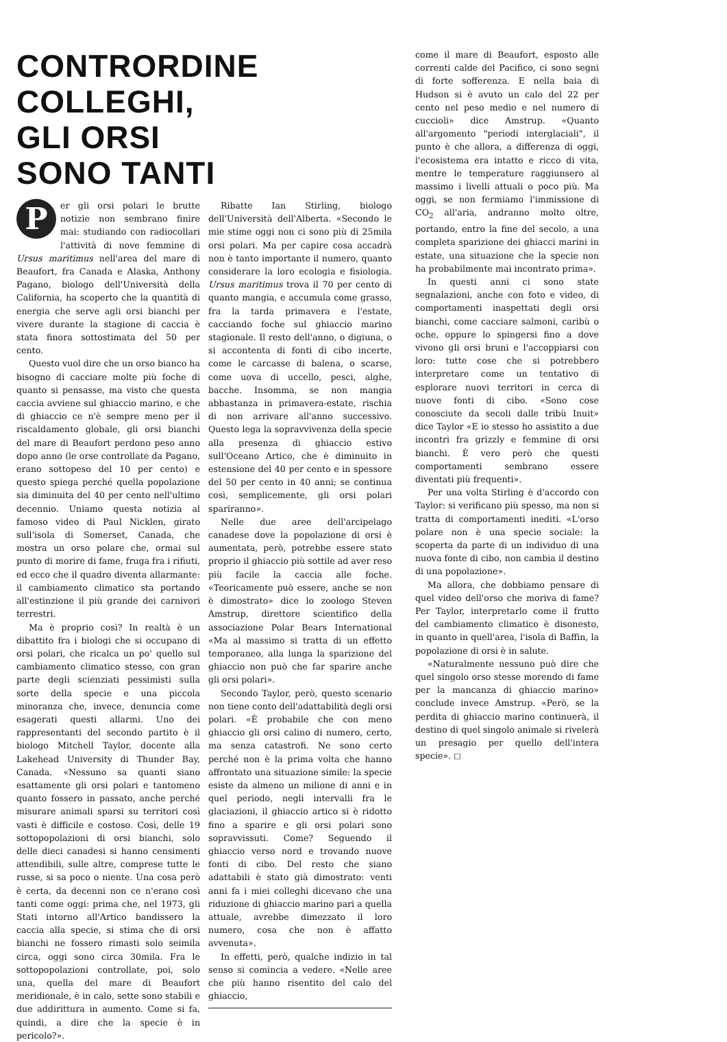CONTRORDINE
COLLEGHI,
GLI ORSI
SONO TANTI
Per gli orsi polari le brutte notizie non sembrano finire mai: studiando con radiocollari l'attività di nove femmine di Ursus maritimus nell'area del mare di Beaufort, fra Canada e Alaska, Anthony Pagano, biologo dell'Università della California, ha scoperto che la quantità di energia che serve agli orsi bianchi per vivere durante la stagione di caccia è stata finora sottostimata del 50 per cento.
Questo vuol dire che un orso bianco ha bisogno di cacciare molte più foche di quanto si pensasse, ma visto che questa caccia avviene sul ghiaccio marino, e che di ghiaccio ce n'è sempre meno per il riscaldamento globale, gli orsi bianchi del mare di Beaufort perdono peso anno dopo anno (le orse controllate da Pagano, erano sottopeso del 10 per cento) e questo spiega perché quella popolazione sia diminuita del 40 per cento nell'ultimo decennio. Uniamo questa notizia al famoso video di Paul Nicklen, girato sull'isola di Somerset, Canada, che mostra un orso polare che, ormai sul punto di morire di fame, fruga fra i rifiuti, ed ecco che il quadro diventa allarmante: il cambiamento climatico sta portando all'estinzione il più grande dei carnivori terrestri.
Ma è proprio così? In realtà è un dibattito fra i biologi che si occupano di orsi polari, che ricalca un po' quello sul cambiamento climatico stesso, con gran parte degli scienziati pessimisti sulla sorte della specie e una piccola minoranza che, invece, denuncia come esagerati questi allarmi. Uno dei rappresentanti del secondo partito è il biologo Mitchell Taylor, docente alla Lakehead University di Thunder Bay, Canada. «Nessuno sa quanti siano esattamente gli orsi polari e tantomeno quanto fossero in passato, anche perché misurare animali sparsi su territori così vasti è difficile e costoso. Così, delle 19 sottopopolazioni di orsi bianchi, solo delle dieci canadesi si hanno censimenti attendibili, sulle altre, comprese tutte le russe, si sa poco o niente. Una cosa però è certa, da decenni non ce n'erano così tanti come oggi: prima che, nel 1973, gli Stati intorno all'Artico bandissero la caccia alla specie, si stima che di orsi bianchi ne fossero rimasti solo seimila circa, oggi sono circa 30mila. Fra le sottopopolazioni controllate, poi, solo una, quella del mare di Beaufort meridionale, è in calo, sette sono stabili e due addirittura in aumento. Come si fa, quindi, a dire che la specie è in pericolo?».
Ribatte Ian Stirling, biologo dell'Università dell'Alberta. «Secondo le mie stime oggi non ci sono più di 25mila orsi polari. Ma per capire cosa accadrà non è tanto importante il numero, quanto considerare la loro ecologia e fisiologia. Ursus maritimus trova il 70 per cento di quanto mangia, e accumula come grasso, fra la tarda primavera e l'estate, cacciando foche sul ghiaccio marino stagionale. Il resto dell'anno, o digiuna, o si accontenta di fonti di cibo incerte, come le carcasse di balena, o scarse, come uova di uccello, pesci, alghe, bacche. Insomma, se non mangia abbastanza in primavera-estate, rischia di non arrivare all'anno successivo. Questo lega la sopravvivenza della specie alla presenza di ghiaccio estivo sull'Oceano Artico, che è diminuito in estensione del 40 per cento e in spessore del 50 per cento in 40 anni; se continua così, semplicemente, gli orsi polari spariranno».
Nelle due aree dell'arcipelago canadese dove la popolazione di orsi è aumentata, però, potrebbe essere stato proprio il ghiaccio più sottile ad aver reso più facile la caccia alle foche. «Teoricamente può essere, anche se non è dimostrato» dice lo zoologo Steven Amstrup, direttore scientifico della associazione Polar Bears International «Ma al massimo si tratta di un effetto temporaneo, alla lunga la sparizione del ghiaccio non può che far sparire anche gli orsi polari».
Secondo Taylor, però, questo scenario non tiene conto dell'adattabilità degli orsi polari. «È probabile che con meno ghiaccio gli orsi calino di numero, certo, ma senza catastrofi. Ne sono certo perché non è la prima volta che hanno affrontato una situazione simile: la specie esiste da almeno un milione di anni e in quel periodo, negli intervalli fra le glaciazioni, il ghiaccio artico si è ridotto fino a sparire e gli orsi polari sono sopravvissuti. Come? Seguendo il ghiaccio verso nord e trovando nuove fonti di cibo. Del resto che siano adattabili è stato già dimostrato: venti anni fa i miei colleghi dicevano che una riduzione di ghiaccio marino pari a quella attuale, avrebbe dimezzato il loro numero, cosa che non è affatto avvenuta».
In effetti, però, qualche indizio in tal senso si comincia a vedere. «Nelle aree che più hanno risentito del calo del ghiaccio,
come il mare di Beaufort, esposto alle correnti calde del Pacifico, ci sono segni di forte sofferenza. E nella baia di Hudson si è avuto un calo del 22 per cento nel peso medio e nel numero di cuccioli» dice Amstrup. «Quanto all'argomento "periodi interglaciali", il punto è che allora, a differenza di oggi, l'ecosistema era intatto e ricco di vita, mentre le temperature raggiunsero al massimo i livelli attuali o poco più. Ma oggi, se non fermiamo l'immissione di CO<sub>2</sub> all'aria, andranno molto oltre, portando, entro la fine del secolo, a una completa sparizione dei ghiacci marini in estate, una situazione che la specie non ha probabilmente mai incontrato prima».
In questi anni ci sono state segnalazioni, anche con foto e video, di comportamenti inaspettati degli orsi bianchi, come cacciare salmoni, caribù o oche, oppure lo spingersi fino a dove vivono gli orsi bruni e l'accoppiarsi con loro: tutte cose che si potrebbero interpretare come un tentativo di esplorare nuovi territori in cerca di nuove fonti di cibo. «Sono cose conosciute da secoli dalle tribù Inuit» dice Taylor «E io stesso ho assistito a due incontri fra grizzly e femmine di orsi bianchi. È vero però che questi comportamenti sembrano essere diventati più frequenti».
Per una volta Stirling è d'accordo con Taylor: si verificano più spesso, ma non si tratta di comportamenti inediti. «L'orso polare non è una specie sociale: la scoperta da parte di un individuo di una nuova fonte di cibo, non cambia il destino di una popolazione».
Ma allora, che dobbiamo pensare di quel video dell'orso che moriva di fame? Per Taylor, interpretarlo come il frutto del cambiamento climatico è disonesto, in quanto in quell'area, l'isola di Baffin, la popolazione di orsi è in salute.
«Naturalmente nessuno può dire che quel singolo orso stesse morendo di fame per la mancanza di ghiaccio marino» conclude invece Amstrup. «Però, se la perdita di ghiaccio marino continuerà, il destino di quel singolo animale si rivelerà un presagio per quello dell'intera specie». ◻